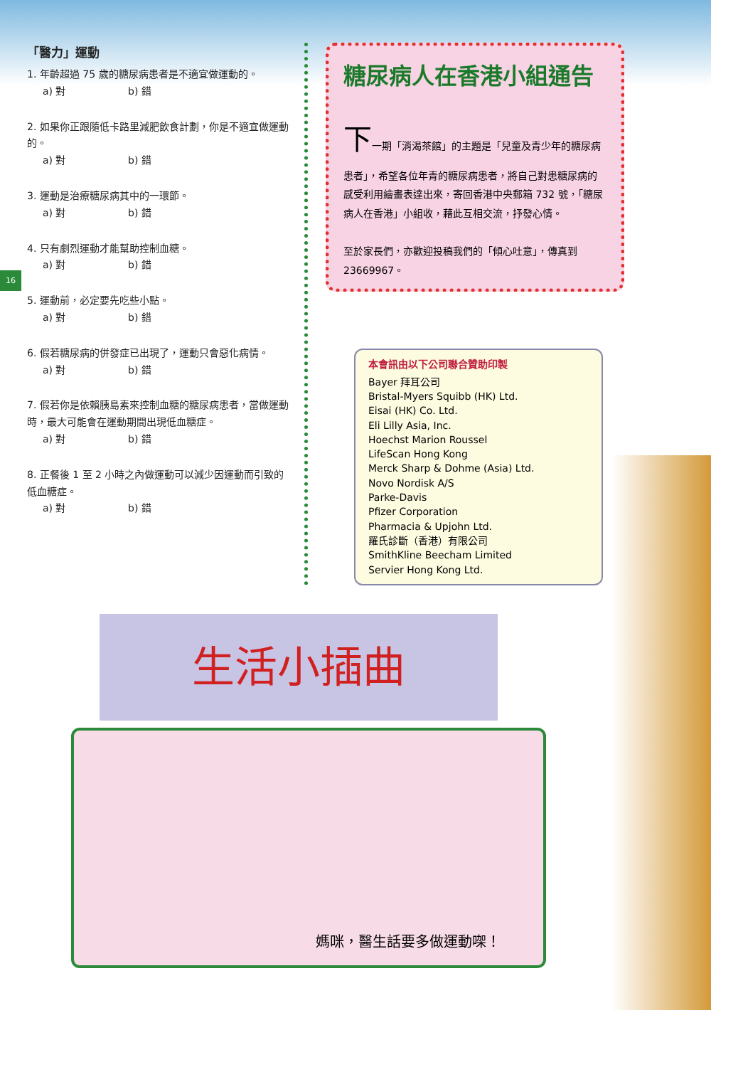16
「醫力」運動
1. 年齡超過 75 歲的糖尿病患者是不適宜做運動的。
a) 對 b) 錯
2. 如果你正跟隨低卡路里減肥飲食計劃，你是不適宜做運動的。
a) 對 b) 錯
3. 運動是治療糖尿病其中的一環節。
a) 對 b) 錯
4. 只有劇烈運動才能幫助控制血糖。
a) 對 b) 錯
5. 運動前，必定要先吃些小點。
a) 對 b) 錯
6. 假若糖尿病的併發症已出現了，運動只會惡化病情。
a) 對 b) 錯
7. 假若你是依賴胰島素來控制血糖的糖尿病患者，當做運動時，最大可能會在運動期間出現低血糖症。
a) 對 b) 錯
8. 正餐後 1 至 2 小時之內做運動可以減少因運動而引致的低血糖症。
a) 對 b) 錯
糖尿病人在香港小組通告
下一期「消渴茶館」的主題是「兒童及青少年的糖尿病患者」，希望各位年青的糖尿病患者，將自己對患糖尿病的感受利用繪畫表達出來，寄回香港中央郵箱 732 號，「糖尿病人在香港」小組收，藉此互相交流，抒發心情。
至於家長們，亦歡迎投稿我們的「傾心吐意」，傳真到 23669967。
本會訊由以下公司聯合贊助印製
Bayer 拜耳公司
Bristal-Myers Squibb (HK) Ltd.
Eisai (HK) Co. Ltd.
Eli Lilly Asia, Inc.
Hoechst Marion Roussel
LifeScan Hong Kong
Merck Sharp & Dohme (Asia) Ltd.
Novo Nordisk A/S
Parke-Davis
Pfizer Corporation
Pharmacia & Upjohn Ltd.
羅氏診斷（香港）有限公司
SmithKline Beecham Limited
Servier Hong Kong Ltd.
生活小插曲
媽咪，醫生話要多做運動㗎！